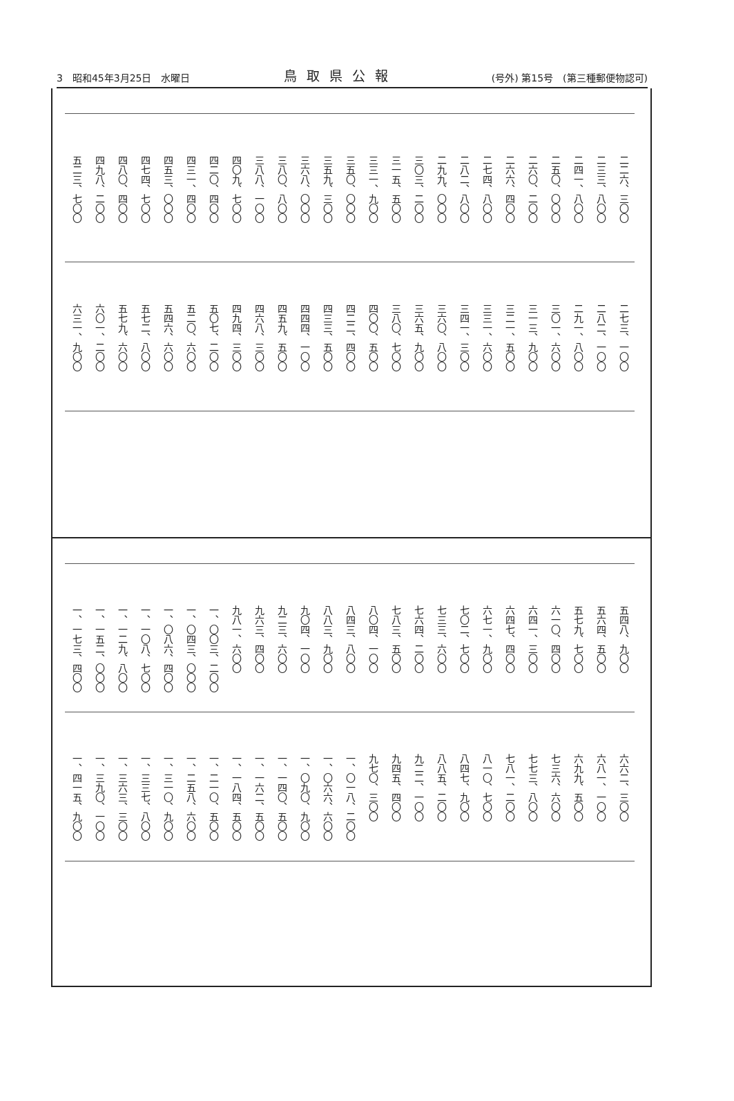3　昭和45年3月25日　水曜日 鳥取県公報 (号外) 第15号　(第三種郵便物認可)
二二六、三〇〇
二三三、八〇〇
二四一、八〇〇
二五〇、〇〇〇
二六〇、二〇〇
二六六、四〇〇
二七四、八〇〇
二八二、八〇〇
二九九、〇〇〇
三〇三、二〇〇
三一五、五〇〇
三三一、九〇〇
三五〇、〇〇〇
三五九、三〇〇
三六八、〇〇〇
三八〇、八〇〇
三八八、一〇〇
四〇九、七〇〇
四二〇、四〇〇
四三一、四〇〇
四五三、〇〇〇
四七四、七〇〇
四八〇、四〇〇
四九八、二〇〇
五二三、七〇〇
二七三、一〇〇
二八二、一〇〇
二九一、八〇〇
三〇一、六〇〇
三一三、九〇〇
三二一、五〇〇
三三一、六〇〇
三四一、三〇〇
三六〇、八〇〇
三六五、九〇〇
三八〇、七〇〇
四〇〇、五〇〇
四二二、四〇〇
四三三、五〇〇
四四四、一〇〇
四五九、五〇〇
四六八、三〇〇
四九四、三〇〇
五〇七、二〇〇
五二〇、六〇〇
五四六、六〇〇
五七二、八〇〇
五七九、六〇〇
六〇一、二〇〇
六三一、九〇〇
五四八、九〇〇
五六四、五〇〇
五七九、七〇〇
六一〇、四〇〇
六四一、三〇〇
六四七、四〇〇
六七一、九〇〇
七〇二、七〇〇
七三三、六〇〇
七六四、二〇〇
七八三、五〇〇
八〇四、一〇〇
八四三、八〇〇
八八三、九〇〇
九〇四、一〇〇
九二三、六〇〇
九六三、四〇〇
九八一、六〇〇
一、〇〇三、二〇〇
一、〇四三、〇〇〇
一、〇八六、四〇〇
一、一〇八、七〇〇
一、一二九、八〇〇
一、一五二、〇〇〇
一、一七三、四〇〇
六六二、三〇〇
六八一、一〇〇
六九九、五〇〇
七三六、六〇〇
七七三、八〇〇
七八一、二〇〇
八一〇、七〇〇
八四七、九〇〇
八八五、二〇〇
九二二、一〇〇
九四五、四〇〇
九七〇、三〇〇
一、〇一八、二〇〇
一、〇六六、六〇〇
一、〇九〇、九〇〇
一、一四〇、五〇〇
一、一六二、五〇〇
一、一八四、五〇〇
一、二一〇、五〇〇
一、二五八、六〇〇
一、三一〇、九〇〇
一、三三七、八〇〇
一、三六三、三〇〇
一、三九〇、一〇〇
一、四一五、九〇〇